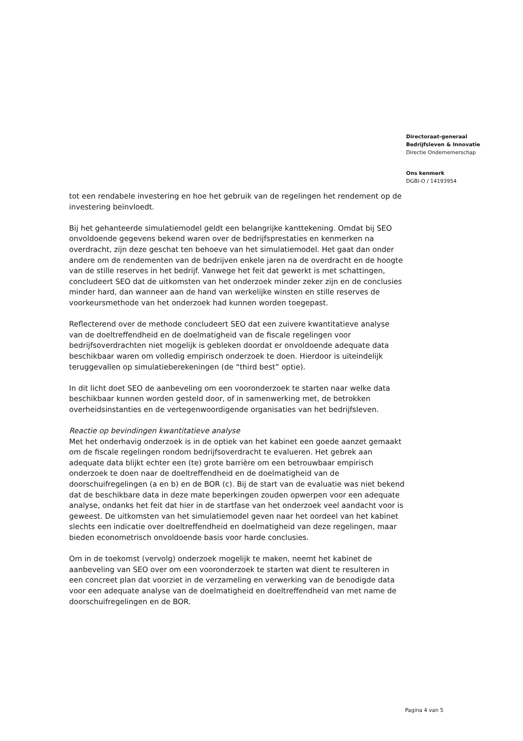Directoraat-generaal
Bedrijfsleven & Innovatie
Directie Ondernemerschap
Ons kenmerk
DGBI-O / 14193954
tot een rendabele investering en hoe het gebruik van de regelingen het rendement op de investering beïnvloedt.
Bij het gehanteerde simulatiemodel geldt een belangrijke kanttekening. Omdat bij SEO onvoldoende gegevens bekend waren over de bedrijfsprestaties en kenmerken na overdracht, zijn deze geschat ten behoeve van het simulatiemodel. Het gaat dan onder andere om de rendementen van de bedrijven enkele jaren na de overdracht en de hoogte van de stille reserves in het bedrijf. Vanwege het feit dat gewerkt is met schattingen, concludeert SEO dat de uitkomsten van het onderzoek minder zeker zijn en de conclusies minder hard, dan wanneer aan de hand van werkelijke winsten en stille reserves de voorkeursmethode van het onderzoek had kunnen worden toegepast.
Reflecterend over de methode concludeert SEO dat een zuivere kwantitatieve analyse van de doeltreffendheid en de doelmatigheid van de fiscale regelingen voor bedrijfsoverdrachten niet mogelijk is gebleken doordat er onvoldoende adequate data beschikbaar waren om volledig empirisch onderzoek te doen. Hierdoor is uiteindelijk teruggevallen op simulatieberekeningen (de “third best” optie).
In dit licht doet SEO de aanbeveling om een vooronderzoek te starten naar welke data beschikbaar kunnen worden gesteld door, of in samenwerking met, de betrokken overheidsinstanties en de vertegenwoordigende organisaties van het bedrijfsleven.
Reactie op bevindingen kwantitatieve analyse
Met het onderhavig onderzoek is in de optiek van het kabinet een goede aanzet gemaakt om de fiscale regelingen rondom bedrijfsoverdracht te evalueren. Het gebrek aan adequate data blijkt echter een (te) grote barrière om een betrouwbaar empirisch onderzoek te doen naar de doeltreffendheid en de doelmatigheid van de doorschuifregelingen (a en b) en de BOR (c). Bij de start van de evaluatie was niet bekend dat de beschikbare data in deze mate beperkingen zouden opwerpen voor een adequate analyse, ondanks het feit dat hier in de startfase van het onderzoek veel aandacht voor is geweest. De uitkomsten van het simulatiemodel geven naar het oordeel van het kabinet slechts een indicatie over doeltreffendheid en doelmatigheid van deze regelingen, maar bieden econometrisch onvoldoende basis voor harde conclusies.
Om in de toekomst (vervolg) onderzoek mogelijk te maken, neemt het kabinet de aanbeveling van SEO over om een vooronderzoek te starten wat dient te resulteren in een concreet plan dat voorziet in de verzameling en verwerking van de benodigde data voor een adequate analyse van de doelmatigheid en doeltreffendheid van met name de doorschuifregelingen en de BOR.
Pagina 4 van 5